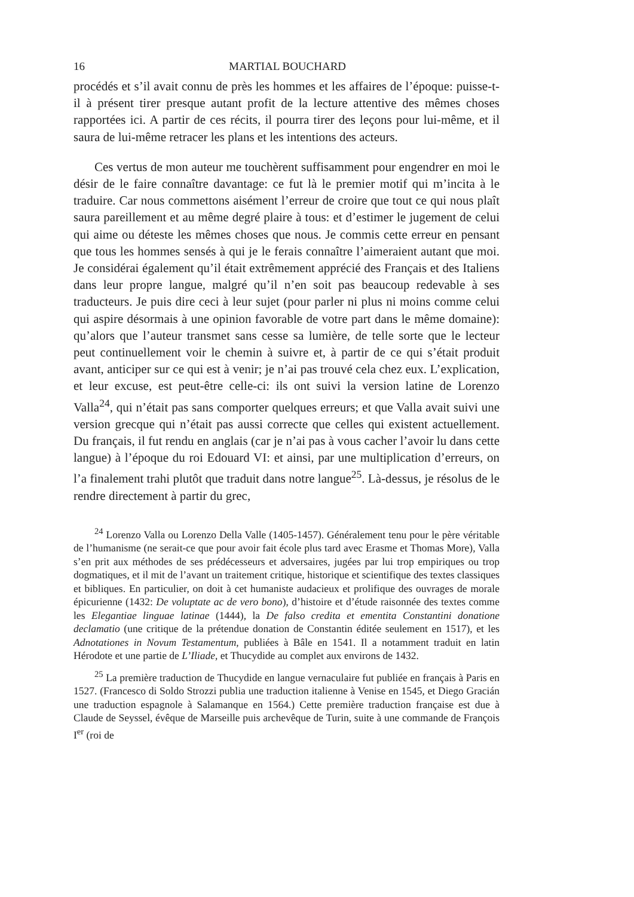16 MARTIAL BOUCHARD
procédés et s’il avait connu de près les hommes et les affaires de l’époque: puisse-t-il à présent tirer presque autant profit de la lecture attentive des mêmes choses rapportées ici. A partir de ces récits, il pourra tirer des leçons pour lui-même, et il saura de lui-même retracer les plans et les intentions des acteurs.
Ces vertus de mon auteur me touchèrent suffisamment pour engendrer en moi le désir de le faire connaître davantage: ce fut là le premier motif qui m’incita à le traduire. Car nous commettons aisément l’erreur de croire que tout ce qui nous plaît saura pareillement et au même degré plaire à tous: et d’estimer le jugement de celui qui aime ou déteste les mêmes choses que nous. Je commis cette erreur en pensant que tous les hommes sensés à qui je le ferais connaître l’aimeraient autant que moi. Je considérai également qu’il était extrêmement apprécié des Français et des Italiens dans leur propre langue, malgré qu’il n’en soit pas beaucoup redevable à ses traducteurs. Je puis dire ceci à leur sujet (pour parler ni plus ni moins comme celui qui aspire désormais à une opinion favorable de votre part dans le même domaine): qu’alors que l’auteur transmet sans cesse sa lumière, de telle sorte que le lecteur peut continuellement voir le chemin à suivre et, à partir de ce qui s’était produit avant, anticiper sur ce qui est à venir; je n’ai pas trouvé cela chez eux. L’explication, et leur excuse, est peut-être celle-ci: ils ont suivi la version latine de Lorenzo Valla<sup>24</sup>, qui n’était pas sans comporter quelques erreurs; et que Valla avait suivi une version grecque qui n’était pas aussi correcte que celles qui existent actuellement. Du français, il fut rendu en anglais (car je n’ai pas à vous cacher l’avoir lu dans cette langue) à l’époque du roi Edouard VI: et ainsi, par une multiplication d’erreurs, on l’a finalement trahi plutôt que traduit dans notre langue<sup>25</sup>. Là-dessus, je résolus de le rendre directement à partir du grec,
<sup>24</sup> Lorenzo Valla ou Lorenzo Della Valle (1405-1457). Généralement tenu pour le père véritable de l’humanisme (ne serait-ce que pour avoir fait école plus tard avec Erasme et Thomas More), Valla s’en prit aux méthodes de ses prédécesseurs et adversaires, jugées par lui trop empiriques ou trop dogmatiques, et il mit de l’avant un traitement critique, historique et scientifique des textes classiques et bibliques. En particulier, on doit à cet humaniste audacieux et prolifique des ouvrages de morale épicurienne (1432: De voluptate ac de vero bono), d’histoire et d’étude raisonnée des textes comme les Elegantiae linguae latinae (1444), la De falso credita et ementita Constantini donatione declamatio (une critique de la prétendue donation de Constantin éditée seulement en 1517), et les Adnotationes in Novum Testamentum, publiées à Bâle en 1541. Il a notamment traduit en latin Hérodote et une partie de L’Iliade, et Thucydide au complet aux environs de 1432.
<sup>25</sup> La première traduction de Thucydide en langue vernaculaire fut publiée en français à Paris en 1527. (Francesco di Soldo Strozzi publia une traduction italienne à Venise en 1545, et Diego Gracián une traduction espagnole à Salamanque en 1564.) Cette première traduction française est due à Claude de Seyssel, évêque de Marseille puis archevêque de Turin, suite à une commande de François I<sup>er</sup> (roi de